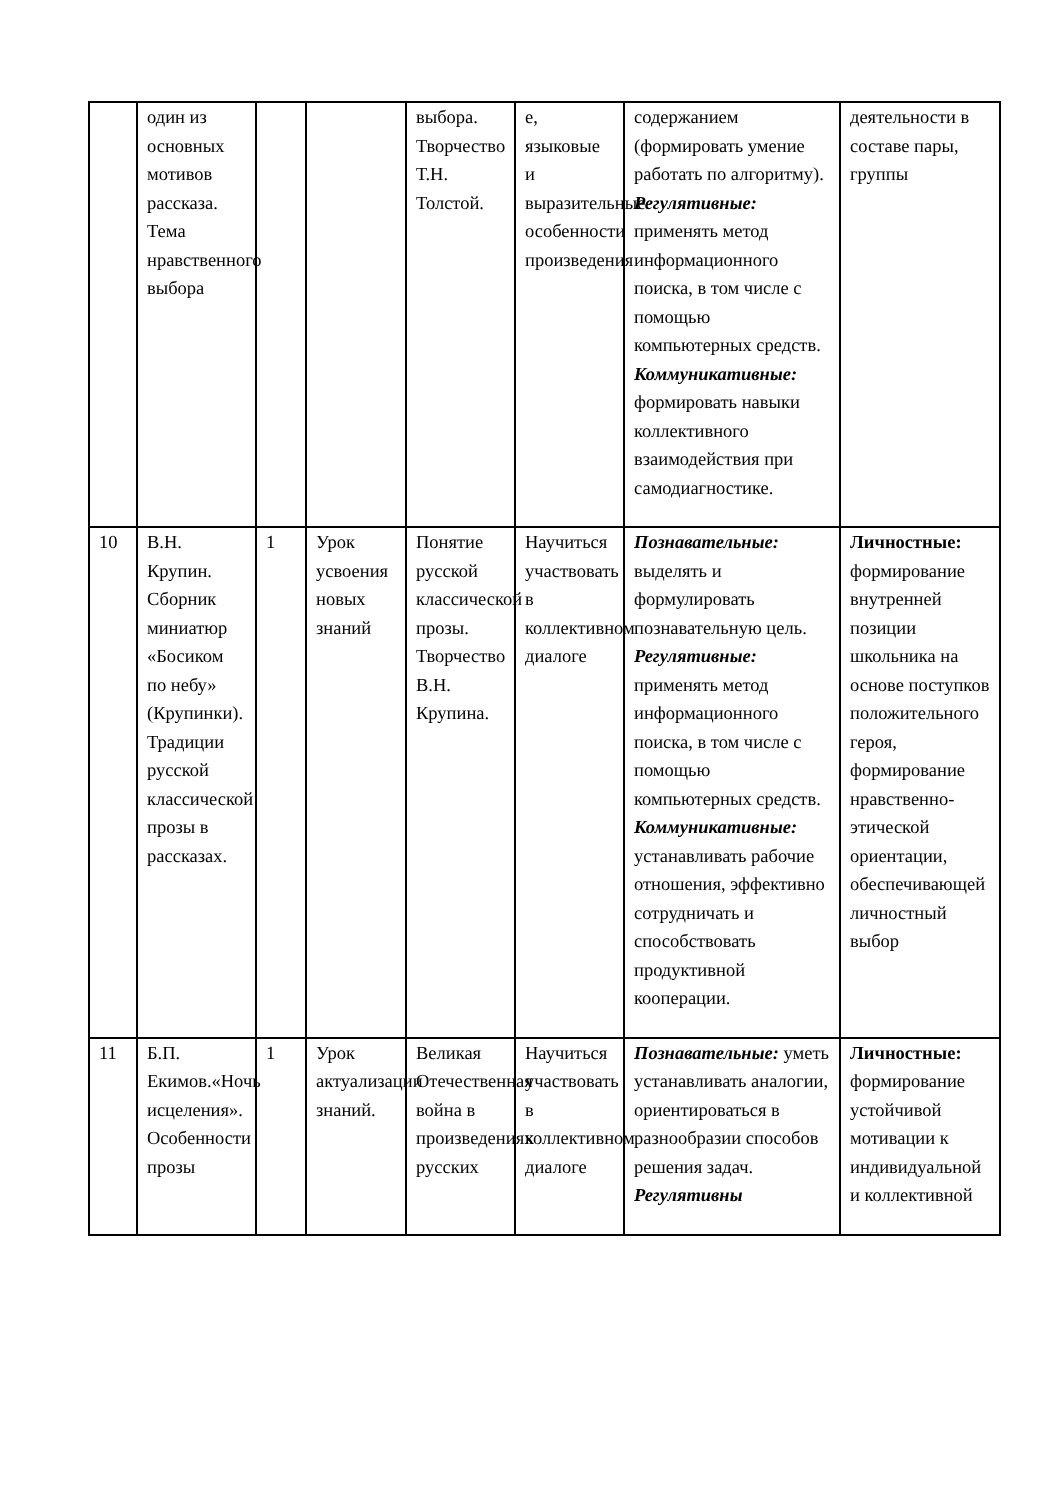| | один из основных мотивов рассказа. Тема нравственного выбора | | | выбора. Творчество Т.Н. Толстой. | е, языковые и выразительные особенности произведения | содержанием (формировать умение работать по алгоритму). Регулятивные: применять метод информационного поиска, в том числе с помощью компьютерных средств. Коммуникативные: формировать навыки коллективного взаимодействия при самодиагностике. | деятельности в составе пары, группы |
| 10 | В.Н. Крупин. Сборник миниатюр «Босиком по небу» (Крупинки). Традиции русской классической прозы в рассказах. | 1 | Урок усвоения новых знаний | Понятие русской классической прозы. Творчество В.Н. Крупина. | Научиться участвовать в коллективном диалоге | Познавательные: выделять и формулировать познавательную цель. Регулятивные: применять метод информационного поиска, в том числе с помощью компьютерных средств. Коммуникативные: устанавливать рабочие отношения, эффективно сотрудничать и способствовать продуктивной кооперации. | Личностные: формирование внутренней позиции школьника на основе поступков положительного героя, формирование нравственно-этической ориентации, обеспечивающей личностный выбор |
| 11 | Б.П. Екимов.«Ночь исцеления». Особенности прозы | 1 | Урок актуализации знаний. | Великая Отечественная война в произведениях русских | Научиться участвовать в коллективном диалоге | Познавательные: уметь устанавливать аналогии, ориентироваться в разнообразии способов решения задач. Регулятивны | Личностные: формирование устойчивой мотивации к индивидуальной и коллективной |